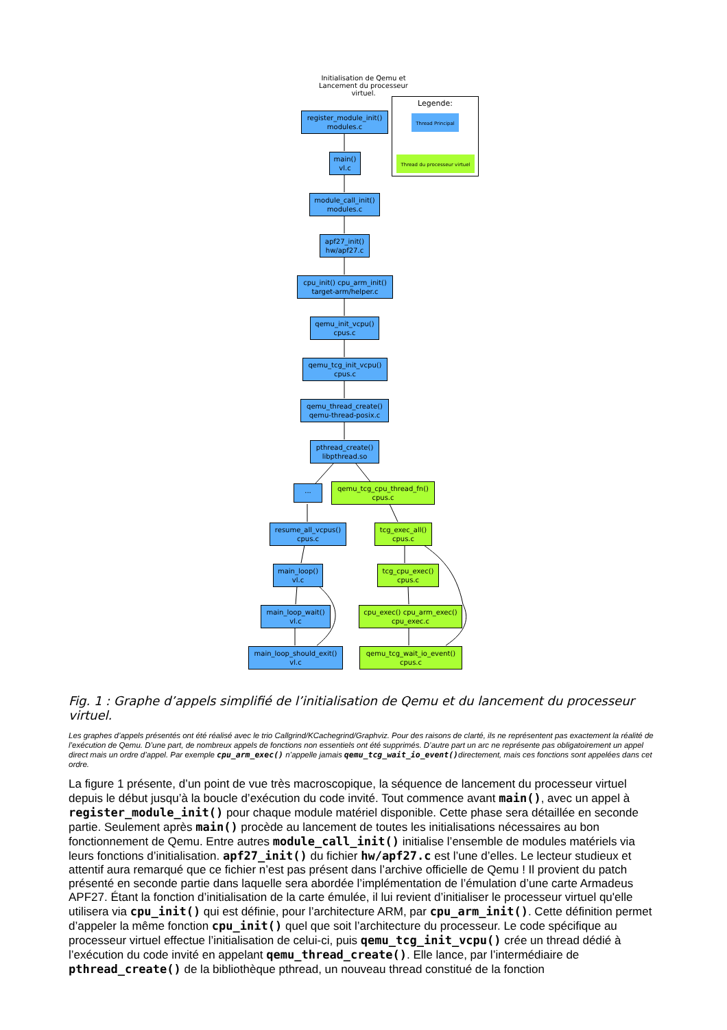Initialisation de Qemu et
Lancement du processeur virtuel.
Legende:
Thread Principal
Thread du processeur virtuel
register_module_init()
modules.c
main()
vl.c
module_call_init()
modules.c
apf27_init()
hw/apf27.c
cpu_init() cpu_arm_init()
target-arm/helper.c
qemu_init_vcpu()
cpus.c
qemu_tcg_init_vcpu()
cpus.c
qemu_thread_create()
qemu-thread-posix.c
pthread_create()
libpthread.so
...
qemu_tcg_cpu_thread_fn()
cpus.c
resume_all_vcpus()
cpus.c
tcg_exec_all()
cpus.c
main_loop()
vl.c
tcg_cpu_exec()
cpus.c
main_loop_wait()
vl.c
cpu_exec() cpu_arm_exec()
cpu_exec.c
main_loop_should_exit()
vl.c
qemu_tcg_wait_io_event()
cpus.c
Fig. 1 : Graphe d’appels simplifié de l’initialisation de Qemu et du lancement du processeur virtuel.
Les graphes d’appels présentés ont été réalisé avec le trio Callgrind/KCachegrind/Graphviz. Pour des raisons de clarté, ils ne représentent pas exactement la réalité de l’exécution de Qemu. D’une part, de nombreux appels de fonctions non essentiels ont été supprimés. D’autre part un arc ne représente pas obligatoirement un appel direct mais un ordre d’appel. Par exemple cpu_arm_exec() n’appelle jamais qemu_tcg_wait_io_event()directement, mais ces fonctions sont appelées dans cet ordre.
La figure 1 présente, d’un point de vue très macroscopique, la séquence de lancement du processeur virtuel depuis le début jusqu’à la boucle d’exécution du code invité. Tout commence avant main(), avec un appel à register_module_init() pour chaque module matériel disponible. Cette phase sera détaillée en seconde partie. Seulement après main() procède au lancement de toutes les initialisations nécessaires au bon fonctionnement de Qemu. Entre autres module_call_init() initialise l’ensemble de modules matériels via leurs fonctions d’initialisation. apf27_init() du fichier hw/apf27.c est l’une d’elles. Le lecteur studieux et attentif aura remarqué que ce fichier n’est pas présent dans l’archive officielle de Qemu ! Il provient du patch présenté en seconde partie dans laquelle sera abordée l’implémentation de l’émulation d’une carte Armadeus APF27. Étant la fonction d’initialisation de la carte émulée, il lui revient d’initialiser le processeur virtuel qu'elle utilisera via cpu_init() qui est définie, pour l’architecture ARM, par cpu_arm_init(). Cette définition permet d’appeler la même fonction cpu_init() quel que soit l’architecture du processeur. Le code spécifique au processeur virtuel effectue l’initialisation de celui-ci, puis qemu_tcg_init_vcpu() crée un thread dédié à l’exécution du code invité en appelant qemu_thread_create(). Elle lance, par l’intermédiaire de pthread_create() de la bibliothèque pthread, un nouveau thread constitué de la fonction